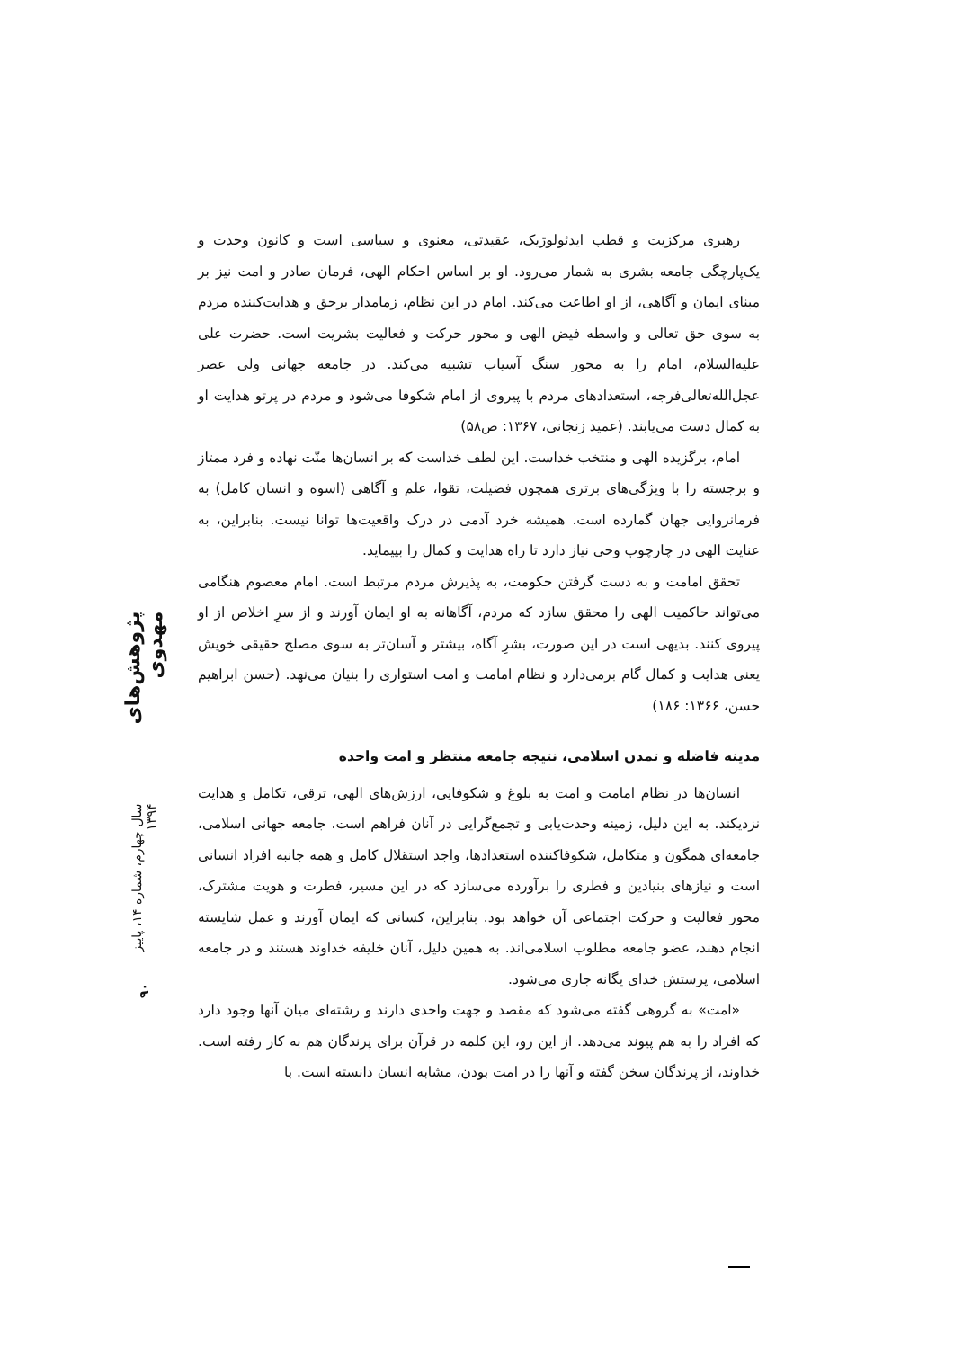رهبری مرکزیت و قطب ایدئولوژیک، عقیدتی، معنوی و سیاسی است و کانون وحدت و یک‌پارچگی جامعه بشری به شمار می‌رود. او بر اساس احکام الهی، فرمان صادر و امت نیز بر مبنای ایمان و آگاهی، از او اطاعت می‌کند. امام در این نظام، زمامدار برحق و هدایت‌کننده مردم به سوی حق تعالی و واسطه فیض الهی و محور حرکت و فعالیت بشریت است. حضرت علی علیه‌السلام، امام را به محور سنگ آسیاب تشبیه می‌کند. در جامعه جهانی ولی عصر عجل‌الله‌تعالی‌فرجه، استعدادهای مردم با پیروی از امام شکوفا می‌شود و مردم در پرتو هدایت او به کمال دست می‌یابند. (عمید زنجانی، ۱۳۶۷: ص۵۸)
امام، برگزیده الهی و منتخب خداست. این لطف خداست که بر انسان‌ها منّت نهاده و فرد ممتاز و برجسته را با ویژگی‌های برتری همچون فضیلت، تقوا، علم و آگاهی (اسوه و انسان کامل) به فرمانروایی جهان گمارده است. همیشه خرد آدمی در درک واقعیت‌ها توانا نیست. بنابراین، به عنایت الهی در چارچوب وحی نیاز دارد تا راه هدایت و کمال را بپیماید.
تحقق امامت و به دست گرفتن حکومت، به پذیرش مردم مرتبط است. امام معصوم هنگامی می‌تواند حاکمیت الهی را محقق سازد که مردم، آگاهانه به او ایمان آورند و از سرِ اخلاص از او پیروی کنند. بدیهی است در این صورت، بشرِ آگاه، بیشتر و آسان‌تر به سوی مصلح حقیقی خویش یعنی هدایت و کمال گام برمی‌دارد و نظام امامت و امت استواری را بنیان می‌نهد. (حسن ابراهیم حسن، ۱۳۶۶: ۱۸۶)
مدینه فاضله و تمدن اسلامی، نتیجه جامعه منتظر و امت واحده
انسان‌ها در نظام امامت و امت به بلوغ و شکوفایی، ارزش‌های الهی، ترقی، تکامل و هدایت نزدیکند. به این دلیل، زمینه وحدت‌یابی و تجمع‌گرایی در آنان فراهم است. جامعه جهانی اسلامی، جامعه‌ای همگون و متکامل، شکوفاکننده استعدادها، واجد استقلال کامل و همه جانبه افراد انسانی است و نیازهای بنیادین و فطری را برآورده می‌سازد که در این مسیر، فطرت و هویت مشترک، محور فعالیت و حرکت اجتماعی آن خواهد بود. بنابراین، کسانی که ایمان آورند و عمل شایسته انجام دهند، عضو جامعه مطلوب اسلامی‌اند. به همین دلیل، آنان خلیفه خداوند هستند و در جامعه اسلامی، پرستش خدای یگانه جاری می‌شود.
«امت» به گروهی گفته می‌شود که مقصد و جهت واحدی دارند و رشته‌ای میان آنها وجود دارد که افراد را به هم پیوند می‌دهد. از این رو، این کلمه در قرآن برای پرندگان هم به کار رفته است. خداوند، از پرندگان سخن گفته و آنها را در امت بودن، مشابه انسان دانسته است. با
پژوهش‌های مهدوی
سال چهارم، شماره ۱۴، پاییز ۱۳۹۴
۹۰